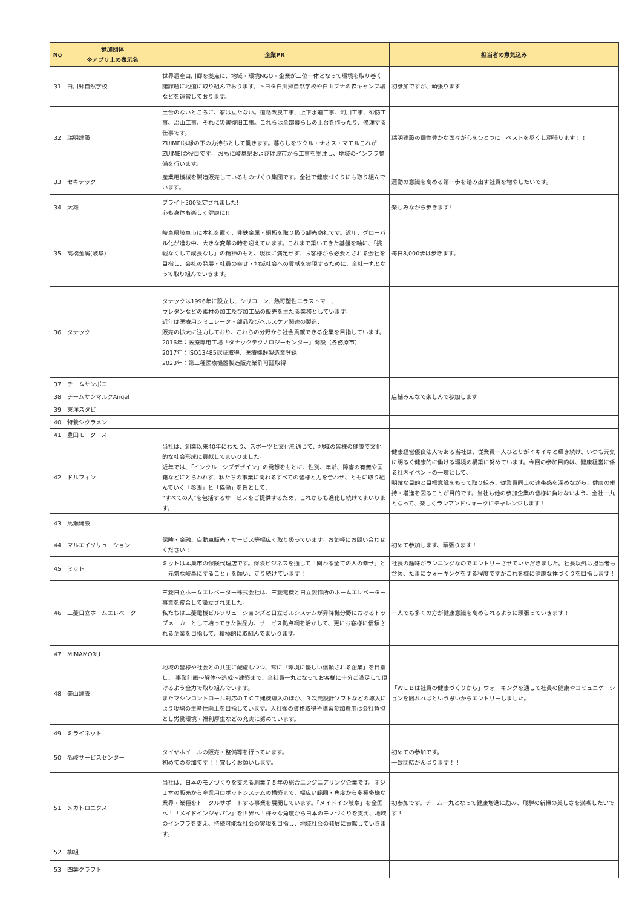| No | 参加団体 ※アプリ上の表示名 | 企業PR | 担当者の意気込み |
| --- | --- | --- | --- |
| 31 | 白川郷自然学校 | 世界遺産白川郷を拠点に、地域・環境NGO・企業が三位一体となって環境を取り巻く諸課題に地道に取り組んでおります。トヨタ白川郷自然学校や白山ブナの森キャンプ場などを運営しております。 | 初参加ですが、頑張ります！ |
| 32 | 瑞明建設 | 土台のないところに、家は立たない。道路改良工事、上下水道工事、河川工事、砂防工事、治山工事、それに災害復旧工事。これらは全部暮らしの土台を作ったり、修理する仕事です。 ZUIMEIは縁の下の力持ちとして働きます。暮らしをツクル・ナオス・マモルこれがZUIMEIの役目です。 おもに岐阜県および瑞浪市から工事を受注し、地域のインフラ整備を行います。 | 瑞明建設の個性豊かな面々が心をひとつに！ベストを尽くし頑張ります！！ |
| 33 | セキテック | 産業用機械を製造販売しているものづくり集団です。全社で健康づくりにも取り組んでいます。 | 運動の意識を高める第一歩を踏み出す社員を増やしたいです。 |
| 34 | 大雄 | ブライト500認定されました! 心も身体も楽しく健康に!! | 楽しみながら歩きます! |
| 35 | 高橋金属(岐阜) | 岐阜県岐阜市に本社を置く、非鉄金属・鋼板を取り扱う卸売商社です。近年、グローバル化が進む中、大きな変革の時を迎えています。これまで築いてきた基盤を軸に、「挑戦なくして成長なし」の精神のもと、現状に満足せず、お客様から必要とされる会社を目指し、会社の発展・社員の幸せ・地域社会への貢献を実現するために、全社一丸となって取り組んでいきます。 | 毎日8,000歩は歩きます。 |
| 36 | タナック | タナックは1996年に設立し、シリコーン、熱可塑性エラストマー、 ウレタンなどの素材の加工及び加工品の販売を主たる業務としています。 近年は医療用シミュレータ・部品及びヘルスケア関連の製造、 販売の拡大に注力しており、これらの分野から社会貢献できる企業を目指しています。 2016年：医療専用工場「タナックテクノロジーセンター」開設（各務原市） 2017年：ISO13485認証取得、医療機器製造業登録 2023年：第三種医療機器製造販売業許可証取得 | |
| 37 | チームサンポコ | | |
| 38 | チームサンマルクAngel | | 店舗みんなで楽しんで参加します |
| 39 | 東洋スタビ | | |
| 40 | 特養シクラメン | | |
| 41 | 豊田モータース | | |
| 42 | ドルフィン | 当社は、創業以来40年にわたり、スポーツと文化を通じて、地域の皆様の健康で文化的な社会形成に貢献してまいりました。 近年では、「インクルーシブデザイン」の発想をもとに、性別、年齢、障害の有無や国籍などにとらわれず、私たちの事業に関わるすべての皆様と力を合わせ、ともに取り組んでいく「参画」と「協働」を旨として、 “すべての人”を包括するサービスをご提供するため、これからも進化し続けてまいります。 | 健康経営優良法人である当社は、従業員一人ひとりがイキイキと輝き続け、いつも元気に明るく健康的に働ける環境の構築に努めています。今回の参加目的は、健康経営に係る社内イベントの一環として、 明確な目的と目標意識をもって取り組み、従業員同士の連帯感を深めながら、健康の維持・増進を図ることが目的です。当社も他の参加企業の皆様に負けないよう、全社一丸となって、楽しくランアンドウォークにチャレンジします！ |
| 43 | 馬瀬建設 | | |
| 44 | マルエイソリューション | 保険・金融、自動車販売・サービス等幅広く取り扱っています。お気軽にお問い合わせください！ | 初めて参加します、頑張ります！ |
| 45 | ミット | ミットは本巣市の保険代理店です。保険ビジネスを通して「関わる全ての人の幸せ」と「元気な岐阜にすること」を願い、走り続けています！ | 社長の趣味がランニングなのでエントリーさせていただきました。社長以外は担当者も含め、たまにウォーキングをする程度ですがこれを機に健康な体づくりを目指します！ |
| 46 | 三菱日立ホームエレベーター | 三菱日立ホームエレベーター株式会社は、三菱電機と日立製作所のホームエレベーター事業を統合して設立されました。 私たちは三菱電機ビルソリューションズと日立ビルシステムが昇降機分野におけるトップメーカーとして培ってきた製品力、サービス拠点網を活かして、更にお客様に信頼される企業を目指して、積極的に取組んでまいります。 | 一人でも多くの方が健康意識を高められるように頑張っていきます！ |
| 47 | MIMAMORU | | |
| 48 | 美山建設 | 地域の皆様や社会との共生に配慮しつつ、常に「環境に優しい信頼される企業」を目指し、 事業計画～解体～造成～建築まで、全社員一丸となってお客様に十分ご満足して頂けるよう全力で取り組んでいます。 またマシンコントロール対応のＩＣＴ建機導入のほか、３次元設計ソフトなどの導入により現場の生産性向上を目指しています。入社後の資格取得や講習参加費用は会社負担とし労働環境・福利厚生などの充実に努めています。 | 「ＷＬＢは社員の健康づくりから」ウォーキングを通して社員の健康やコミュニケーションを図れればという思いからエントリーしました。 |
| 49 | ミライネット | | |
| 50 | 名岐サービスセンター | タイヤホイールの販売・整備等を行っています。 初めての参加です！！宜しくお願いします。 | 初めての参加です。 一致団結がんばります！！ |
| 51 | メカトロニクス | 当社は、日本のモノづくりを支える創業７５年の総合エンジニアリング企業です。ネジ１本の販売から産業用ロボットシステムの構築まで、幅広い範囲・角度から多種多様な業界・業種をトータルサポートする事業を展開しています。「メイドイン岐阜」を全国へ！「メイドインジャパン」を世界へ！様々な角度から日本のモノづくりを支え、地域のインフラを支え、持続可能な社会の実現を目指し、地域社会の発展に貢献していきます。 | 初参加です。チーム一丸となって健康増進に励み、飛騨の新緑の美しさを満喫したいです！ |
| 52 | 柳組 | | |
| 53 | 四葉クラフト | | |